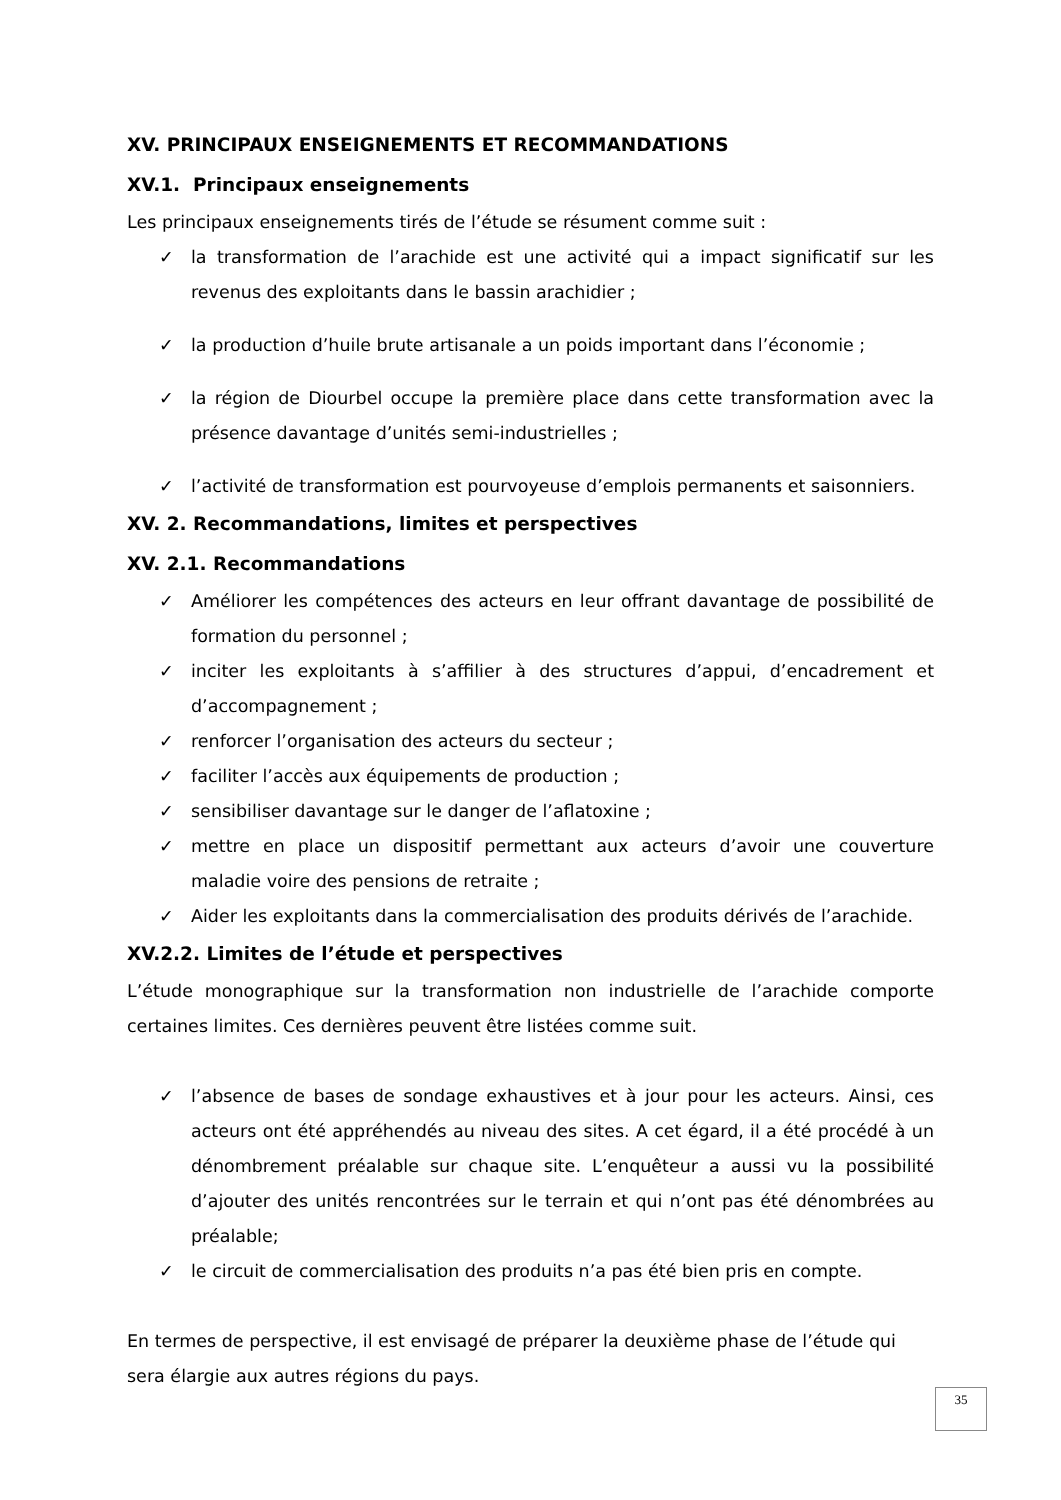XV. PRINCIPAUX ENSEIGNEMENTS ET RECOMMANDATIONS
XV.1. Principaux enseignements
Les principaux enseignements tirés de l’étude se résument comme suit :
✓ la transformation de l’arachide est une activité qui a impact significatif sur les revenus des exploitants dans le bassin arachidier ;
✓ la production d’huile brute artisanale a un poids important dans l’économie ;
✓ la région de Diourbel occupe la première place dans cette transformation avec la présence davantage d’unités semi-industrielles ;
✓ l’activité de transformation est pourvoyeuse d’emplois permanents et saisonniers.
XV. 2. Recommandations, limites et perspectives
XV. 2.1. Recommandations
✓ Améliorer les compétences des acteurs en leur offrant davantage de possibilité de formation du personnel ;
✓ inciter les exploitants à s’affilier à des structures d’appui, d’encadrement et d’accompagnement ;
✓ renforcer l’organisation des acteurs du secteur ;
✓ faciliter l’accès aux équipements de production ;
✓ sensibiliser davantage sur le danger de l’aflatoxine ;
✓ mettre en place un dispositif permettant aux acteurs d’avoir une couverture maladie voire des pensions de retraite ;
✓ Aider les exploitants dans la commercialisation des produits dérivés de l’arachide.
XV.2.2. Limites de l’étude et perspectives
L’étude monographique sur la transformation non industrielle de l’arachide comporte certaines limites. Ces dernières peuvent être listées comme suit.
✓ l’absence de bases de sondage exhaustives et à jour pour les acteurs. Ainsi, ces acteurs ont été appréhendés au niveau des sites. A cet égard, il a été procédé à un dénombrement préalable sur chaque site. L’enquêteur a aussi vu la possibilité d’ajouter des unités rencontrées sur le terrain et qui n’ont pas été dénombrées au préalable;
✓ le circuit de commercialisation des produits n’a pas été bien pris en compte.
En termes de perspective, il est envisagé de préparer la deuxième phase de l’étude qui sera élargie aux autres régions du pays.
35